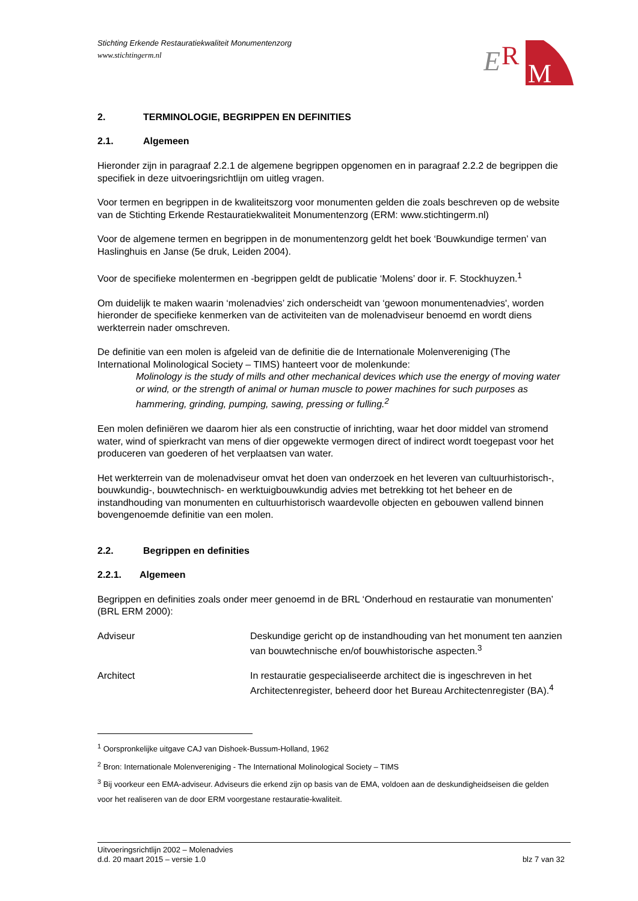Stichting Erkende Restauratiekwaliteit Monumentenzorg
www.stichtingerm.nl
E
R
M
2. TERMINOLOGIE, BEGRIPPEN EN DEFINITIES
2.1. Algemeen
Hieronder zijn in paragraaf 2.2.1 de algemene begrippen opgenomen en in paragraaf 2.2.2 de begrippen die specifiek in deze uitvoeringsrichtlijn om uitleg vragen.
Voor termen en begrippen in de kwaliteitszorg voor monumenten gelden die zoals beschreven op de website van de Stichting Erkende Restauratiekwaliteit Monumentenzorg (ERM: www.stichtingerm.nl)
Voor de algemene termen en begrippen in de monumentenzorg geldt het boek ‘Bouwkundige termen’ van Haslinghuis en Janse (5e druk, Leiden 2004).
Voor de specifieke molentermen en -begrippen geldt de publicatie ‘Molens’ door ir. F. Stockhuyzen.<sup>1</sup>
Om duidelijk te maken waarin ‘molenadvies’ zich onderscheidt van ‘gewoon monumentenadvies', worden hieronder de specifieke kenmerken van de activiteiten van de molenadviseur benoemd en wordt diens werkterrein nader omschreven.
De definitie van een molen is afgeleid van de definitie die de Internationale Molenvereniging (The International Molinological Society – TIMS) hanteert voor de molenkunde:
Molinology is the study of mills and other mechanical devices which use the energy of moving water or wind, or the strength of animal or human muscle to power machines for such purposes as hammering, grinding, pumping, sawing, pressing or fulling.<sup>2</sup>
Een molen definiëren we daarom hier als een constructie of inrichting, waar het door middel van stromend water, wind of spierkracht van mens of dier opgewekte vermogen direct of indirect wordt toegepast voor het produceren van goederen of het verplaatsen van water.
Het werkterrein van de molenadviseur omvat het doen van onderzoek en het leveren van cultuurhistorisch-, bouwkundig-, bouwtechnisch- en werktuigbouwkundig advies met betrekking tot het beheer en de instandhouding van monumenten en cultuurhistorisch waardevolle objecten en gebouwen vallend binnen bovengenoemde definitie van een molen.
2.2. Begrippen en definities
2.2.1. Algemeen
Begrippen en definities zoals onder meer genoemd in de BRL ‘Onderhoud en restauratie van monumenten’ (BRL ERM 2000):
Adviseur Deskundige gericht op de instandhouding van het monument ten aanzien van bouwtechnische en/of bouwhistorische aspecten.<sup>3</sup>
Architect In restauratie gespecialiseerde architect die is ingeschreven in het Architectenregister, beheerd door het Bureau Architectenregister (BA).<sup>4</sup>
<sup>1</sup> Oorspronkelijke uitgave CAJ van Dishoek-Bussum-Holland, 1962
<sup>2</sup> Bron: Internationale Molenvereniging - The International Molinological Society – TIMS
<sup>3</sup> Bij voorkeur een EMA-adviseur. Adviseurs die erkend zijn op basis van de EMA, voldoen aan de deskundigheidseisen die gelden voor het realiseren van de door ERM voorgestane restauratie-kwaliteit.
Uitvoeringsrichtlijn 2002 – Molenadvies
d.d. 20 maart 2015 – versie 1.0 blz 7 van 32